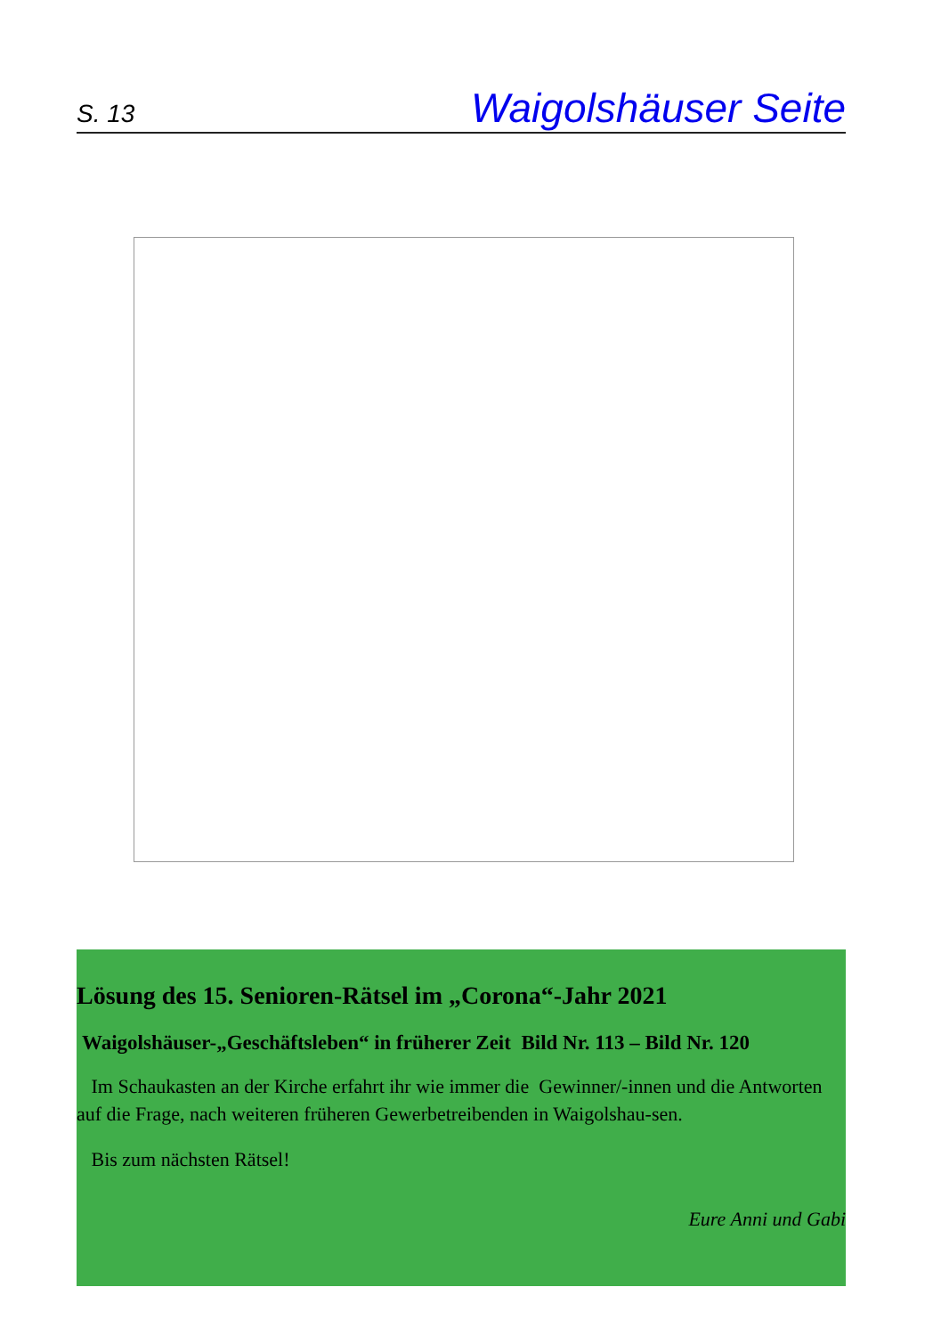S. 13 Waigolshäuser Seite
Lösung des 15. Senioren-Rätsel im „Corona“-Jahr 2021
Waigolshäuser-„Geschäftsleben“ in früherer Zeit Bild Nr. 113 – Bild Nr. 120
Im Schaukasten an der Kirche erfahrt ihr wie immer die Gewinner/-innen und die Antworten auf die Frage, nach weiteren früheren Gewerbetreibenden in Waigolshau-sen.
Bis zum nächsten Rätsel!
Eure Anni und Gabi